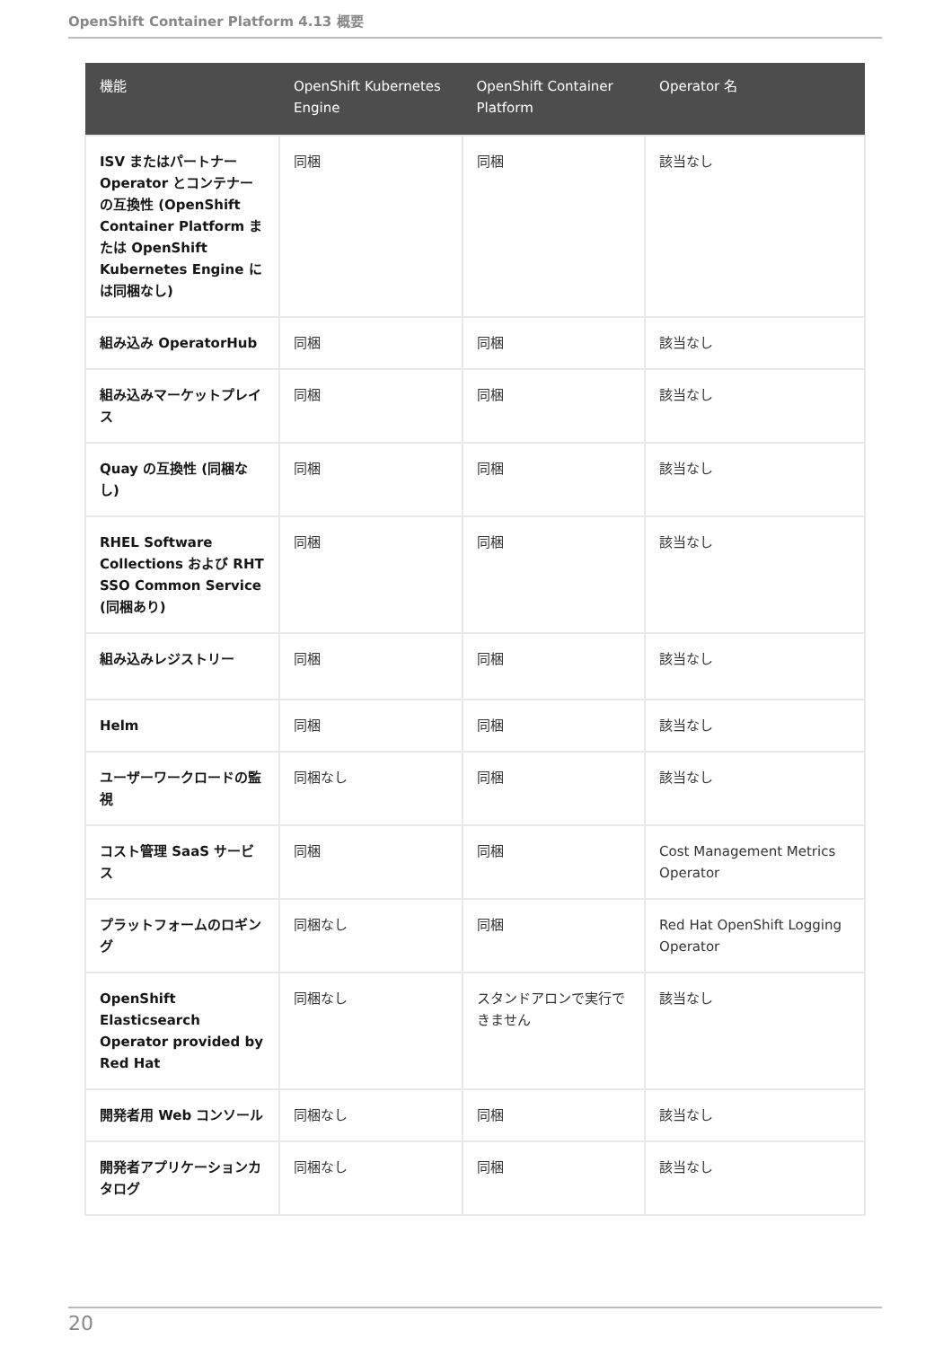OpenShift Container Platform 4.13 概要
| 機能 | OpenShift Kubernetes Engine | OpenShift Container Platform | Operator 名 |
| --- | --- | --- | --- |
| ISV またはパートナー Operator とコンテナーの互換性 (OpenShift Container Platform または OpenShift Kubernetes Engine には同梱なし) | 同梱 | 同梱 | 該当なし |
| 組み込み OperatorHub | 同梱 | 同梱 | 該当なし |
| 組み込みマーケットプレイス | 同梱 | 同梱 | 該当なし |
| Quay の互換性 (同梱なし) | 同梱 | 同梱 | 該当なし |
| RHEL Software Collections および RHT SSO Common Service (同梱あり) | 同梱 | 同梱 | 該当なし |
| 組み込みレジストリー | 同梱 | 同梱 | 該当なし |
| Helm | 同梱 | 同梱 | 該当なし |
| ユーザーワークロードの監視 | 同梱なし | 同梱 | 該当なし |
| コスト管理 SaaS サービス | 同梱 | 同梱 | Cost Management Metrics Operator |
| プラットフォームのロギング | 同梱なし | 同梱 | Red Hat OpenShift Logging Operator |
| OpenShift Elasticsearch Operator provided by Red Hat | 同梱なし | スタンドアロンで実行できません | 該当なし |
| 開発者用 Web コンソール | 同梱なし | 同梱 | 該当なし |
| 開発者アプリケーションカタログ | 同梱なし | 同梱 | 該当なし |
20